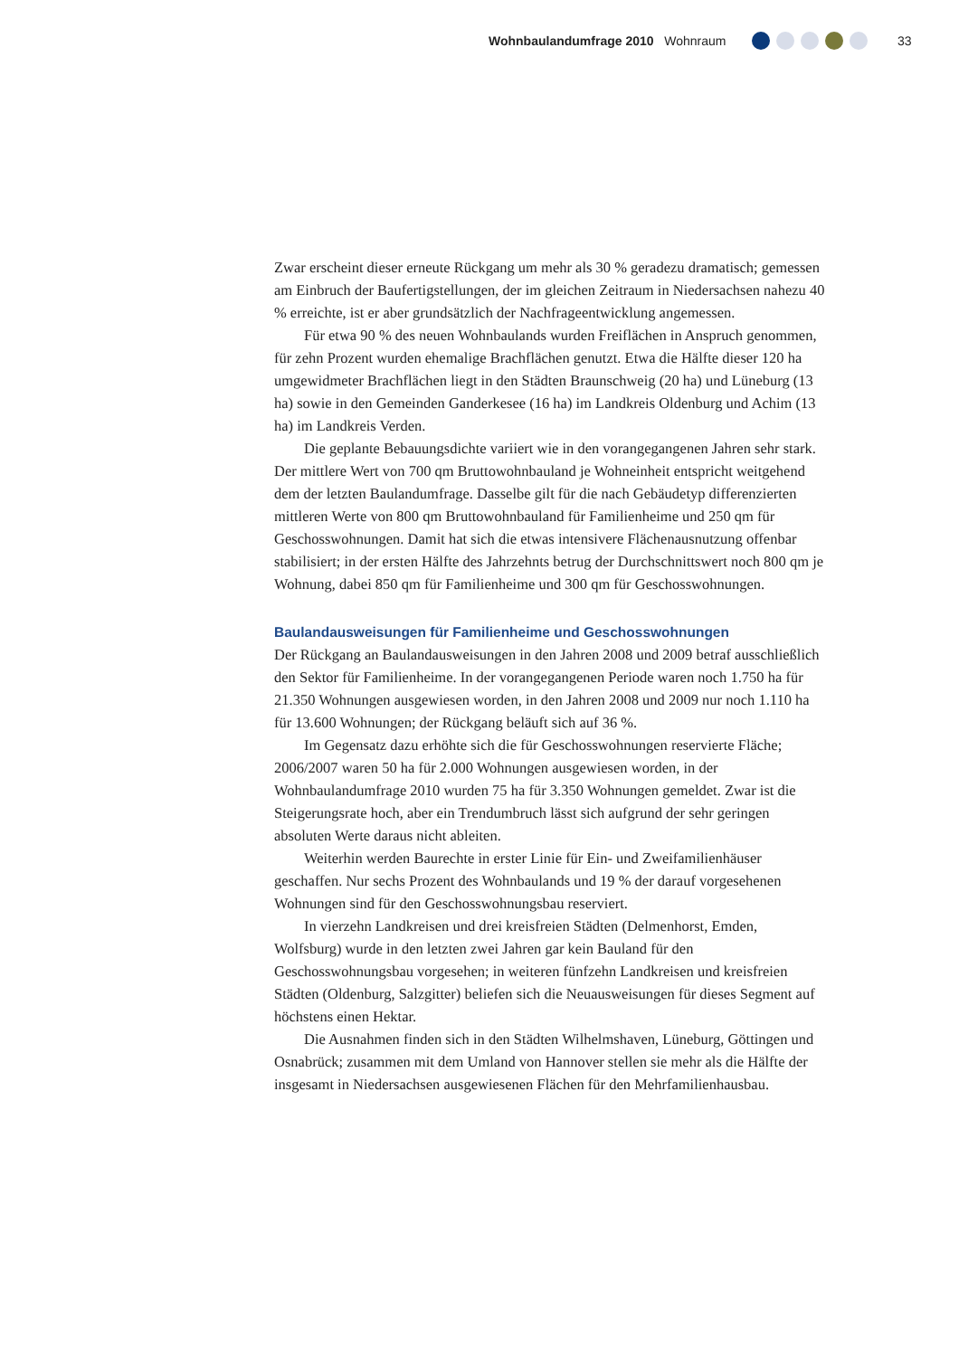Wohnbaulandumfrage 2010 Wohnraum
33
Zwar erscheint dieser erneute Rückgang um mehr als 30 % geradezu dramatisch; gemessen am Einbruch der Baufertigstellungen, der im gleichen Zeitraum in Niedersachsen nahezu 40 % erreichte, ist er aber grundsätzlich der Nachfrageentwicklung angemessen.
Für etwa 90 % des neuen Wohnbaulands wurden Freiflächen in Anspruch genommen, für zehn Prozent wurden ehemalige Brachflächen genutzt. Etwa die Hälfte dieser 120 ha umgewidmeter Brachflächen liegt in den Städten Braunschweig (20 ha) und Lüneburg (13 ha) sowie in den Gemeinden Ganderkesee (16 ha) im Landkreis Oldenburg und Achim (13 ha) im Landkreis Verden.
Die geplante Bebauungsdichte variiert wie in den vorangegangenen Jahren sehr stark. Der mittlere Wert von 700 qm Bruttowohnbauland je Wohneinheit entspricht weitgehend dem der letzten Baulandumfrage. Dasselbe gilt für die nach Gebäudetyp differenzierten mittleren Werte von 800 qm Bruttowohnbauland für Familienheime und 250 qm für Geschosswohnungen. Damit hat sich die etwas intensivere Flächenausnutzung offenbar stabilisiert; in der ersten Hälfte des Jahrzehnts betrug der Durchschnittswert noch 800 qm je Wohnung, dabei 850 qm für Familienheime und 300 qm für Geschosswohnungen.
Baulandausweisungen für Familienheime und Geschosswohnungen
Der Rückgang an Baulandausweisungen in den Jahren 2008 und 2009 betraf ausschließlich den Sektor für Familienheime. In der vorangegangenen Periode waren noch 1.750 ha für 21.350 Wohnungen ausgewiesen worden, in den Jahren 2008 und 2009 nur noch 1.110 ha für 13.600 Wohnungen; der Rückgang beläuft sich auf 36 %.
Im Gegensatz dazu erhöhte sich die für Geschosswohnungen reservierte Fläche; 2006/2007 waren 50 ha für 2.000 Wohnungen ausgewiesen worden, in der Wohnbaulandumfrage 2010 wurden 75 ha für 3.350 Wohnungen gemeldet. Zwar ist die Steigerungsrate hoch, aber ein Trendumbruch lässt sich aufgrund der sehr geringen absoluten Werte daraus nicht ableiten.
Weiterhin werden Baurechte in erster Linie für Ein- und Zweifamilienhäuser geschaffen. Nur sechs Prozent des Wohnbaulands und 19 % der darauf vorgesehenen Wohnungen sind für den Geschosswohnungsbau reserviert.
In vierzehn Landkreisen und drei kreisfreien Städten (Delmenhorst, Emden, Wolfsburg) wurde in den letzten zwei Jahren gar kein Bauland für den Geschosswohnungsbau vorgesehen; in weiteren fünfzehn Landkreisen und kreisfreien Städten (Oldenburg, Salzgitter) beliefen sich die Neuausweisungen für dieses Segment auf höchstens einen Hektar.
Die Ausnahmen finden sich in den Städten Wilhelmshaven, Lüneburg, Göttingen und Osnabrück; zusammen mit dem Umland von Hannover stellen sie mehr als die Hälfte der insgesamt in Niedersachsen ausgewiesenen Flächen für den Mehrfamilienhausbau.